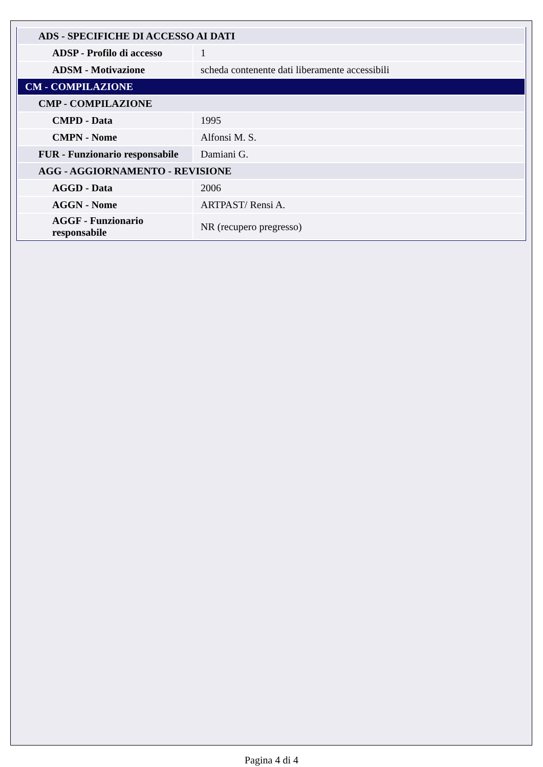| ADS - SPECIFICHE DI ACCESSO AI DATI | |
| ADSP - Profilo di accesso | 1 |
| ADSM - Motivazione | scheda contenente dati liberamente accessibili |
| CM - COMPILAZIONE | |
| CMP - COMPILAZIONE | |
| CMPD - Data | 1995 |
| CMPN - Nome | Alfonsi M. S. |
| FUR - Funzionario responsabile | Damiani G. |
| AGG - AGGIORNAMENTO - REVISIONE | |
| AGGD - Data | 2006 |
| AGGN - Nome | ARTPAST/ Rensi A. |
| AGGF - Funzionario responsabile | NR (recupero pregresso) |
Pagina 4 di 4